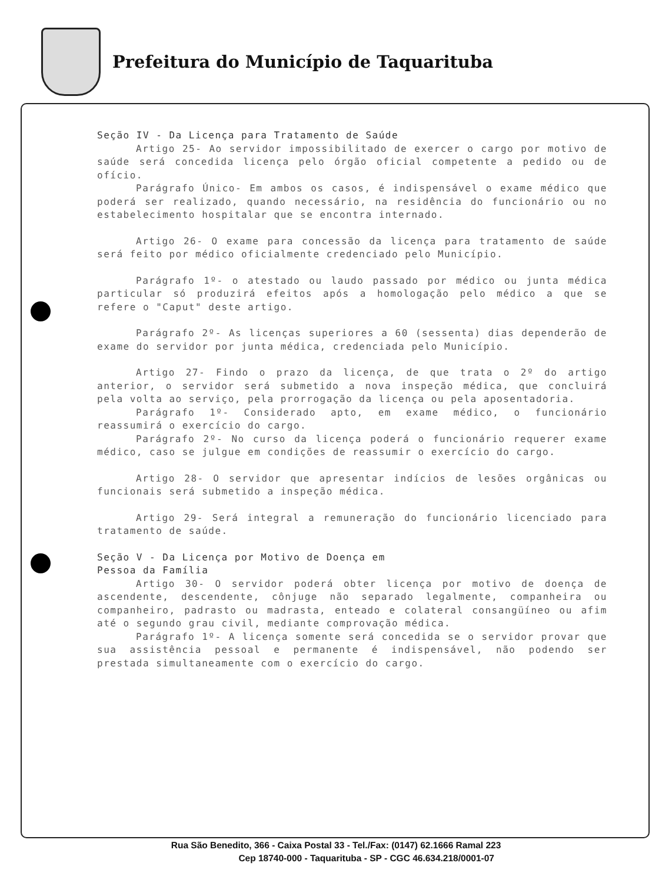Prefeitura do Município de Taquarituba
Seção IV - Da Licença para Tratamento de Saúde
Artigo 25- Ao servidor impossibilitado de exercer o cargo por motivo de saúde será concedida licença pelo órgão oficial competente a pedido ou de ofício.
Parágrafo Único- Em ambos os casos, é indispensável o exame médico que poderá ser realizado, quando necessário, na residência do funcionário ou no estabelecimento hospitalar que se encontra internado.
Artigo 26- O exame para concessão da licença para tratamento de saúde será feito por médico oficialmente credenciado pelo Município.
Parágrafo 1º- o atestado ou laudo passado por médico ou junta médica particular só produzirá efeitos após a homologação pelo médico a que se refere o "Caput" deste artigo.
Parágrafo 2º- As licenças superiores a 60 (sessenta) dias dependerão de exame do servidor por junta médica, credenciada pelo Município.
Artigo 27- Findo o prazo da licença, de que trata o 2º do artigo anterior, o servidor será submetido a nova inspeção médica, que concluirá pela volta ao serviço, pela prorrogação da licença ou pela aposentadoria.
Parágrafo 1º- Considerado apto, em exame médico, o funcionário reassumirá o exercício do cargo.
Parágrafo 2º- No curso da licença poderá o funcionário requerer exame médico, caso se julgue em condições de reassumir o exercício do cargo.
Artigo 28- O servidor que apresentar indícios de lesões orgânicas ou funcionais será submetido a inspeção médica.
Artigo 29- Será integral a remuneração do funcionário licenciado para tratamento de saúde.
Seção V - Da Licença por Motivo de Doença em
Pessoa da Família
Artigo 30- O servidor poderá obter licença por motivo de doença de ascendente, descendente, cônjuge não separado legalmente, companheira ou companheiro, padrasto ou madrasta, enteado e colateral consangüíneo ou afim até o segundo grau civil, mediante comprovação médica.
Parágrafo 1º- A licença somente será concedida se o servidor provar que sua assistência pessoal e permanente é indispensável, não podendo ser prestada simultaneamente com o exercício do cargo.
Rua São Benedito, 366 - Caixa Postal 33 - Tel./Fax: (0147) 62.1666 Ramal 223
Cep 18740-000 - Taquarituba - SP - CGC 46.634.218/0001-07